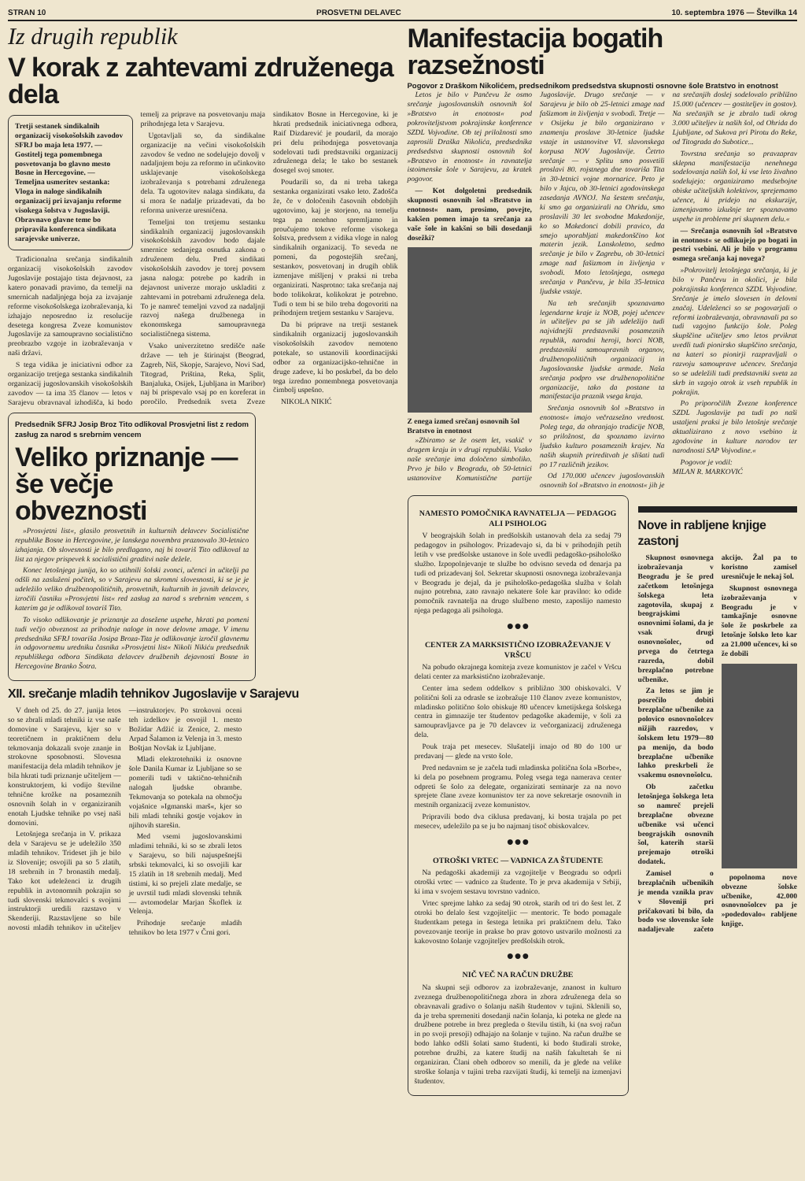STRAN 10 PROSVETNI DELAVEC 10. septembra 1976 — Številka 14
Iz drugih republik
V korak z zahtevami združenega dela
Tretji sestanek sindikalnih organizacij visokošolskih zavodov SFRJ bo maja leta 1977. — Gostitelj tega pomembnega posvetovanja bo glavno mesto Bosne in Hercegovine. — Temeljna usmeritev sestanka: Vloga in naloge sindikalnih organizacij pri izvajanju reforme visokega šolstva v Jugoslaviji. Obravnavo glavne teme bo pripravila konferenca sindikata sarajevske univerze.
Tradicionalna srečanja sindikalnih organizacij visokošolskih zavodov Jugoslavije postajajo tista dejavnost, za katero ponavadi pravimo, da temelji na smernicah nadaljnjega boja za izvajanje reforme visokošolskega izobraževanja, ki izhajajo neposredno iz resolucije desetega kongresa Zveze komunistov Jugoslavije za samoupravno socialistično preobrazbo vzgoje in izobraževanja v naši državi.
S tega vidika je iniciativni odbor za organizacijo tretjega sestanka sindikalnih organizacij jugoslovanskih visokošolskih zavodov — ta ima 35 članov — letos v Sarajevu obravnaval izhodišča, ki bodo temelj za priprave na posvetovanju maja prihodnjega leta v Sarajevu.
Ugotavljali so, da sindikalne organizacije na večini visokošolskih zavodov še vedno ne sodelujejo dovolj v nadaljnjem boju za reformo in učinkovito usklajevanje visokošolskega izobraževanja s potrebami združenega dela. Ta ugotovitev nalaga sindikatu, da si mora še nadalje prizadevati, da bo reforma univerze uresničena.
Temeljni ton tretjemu sestanku sindikalnih organizacij jugoslovanskih visokošolskih zavodov bodo dajale smernice sedanjega osnutka zakona o združenem delu. Pred sindikati visokošolskih zavodov je torej povsem jasna naloga: potrebe po kadrih in dejavnost univerze morajo uskladiti z zahtevami in potrebami združenega dela. To je namreč temeljni vzvod za nadaljnji razvoj našega družbenega in ekonomskega samoupravnega socialističnega sistema.
Vsako univerzitetno središče naše države — teh je štirinajst (Beograd, Zagreb, Niš, Skopje, Sarajevo, Novi Sad, Titograd, Priština, Reka, Split, Banjaluka, Osijek, Ljubljana in Maribor) naj bi prispevalo vsaj po en koreferat in poročilo. Predsednik sveta Zveze sindikatov Bosne in Hercegovine, ki je hkrati predsednik iniciativnega odbora, Raif Dizdarević je poudaril, da morajo pri delu prihodnjega posvetovanja sodelovati tudi predstavniki organizacij združenega dela; le tako bo sestanek dosegel svoj smoter.
Poudarili so, da ni treba takega sestanka organizirati vsako leto. Zadošča že, če v določenih časovnih obdobjih ugotovimo, kaj je storjeno, na temelju tega pa nenehno spremljamo in proučujemo tokove reforme visokega šolstva, predvsem z vidika vloge in nalog sindikalnih organizacij. To seveda ne pomeni, da pogostejših srečanj, sestankov, posvetovanj in drugih oblik izmenjave mišljenj v praksi ni treba organizirati. Nasprotno: taka srečanja naj bodo tolikokrat, kolikokrat je potrebno. Tudi o tem bi se bilo treba dogovoriti na prihodnjem tretjem sestanku v Sarajevu.
Da bi priprave na tretji sestanek sindikalnih organizacij jugoslovanskih visokošolskih zavodov nemoteno potekale, so ustanovili koordinacijski odbor za organizacijsko-tehnične in druge zadeve, ki bo poskrbel, da bo delo tega izredno pomembnega posvetovanja čimbolj uspešno.
NIKOLA NIKIĆ
Predsednik SFRJ Josip Broz Tito odlikoval Prosvjetni list z redom zasług za narod s srebrnim vencem
Veliko priznanje — še večje obveznosti
»Prosvjetni list«, glasilo prosvetnih in kulturnih delavcev Socialistične republike Bosne in Hercegovine, je lanskega novembra praznovalo 30-letnico izhajanja. Ob slovesnosti je bilo predlagano, naj bi tovariš Tito odlikoval ta list za njegov prispevek k socialistični graditvi naše dežele.
Konec letošnjega junija, ko so utihnili šolski zvonci, učenci in učitelji pa odšli na zasluženi počitek, so v Sarajevu na skromni slovesnosti, ki se je je udeležilo veliko družbenopolitičnih, prosvetnih, kulturnih in javnih delavcev, izročili časniku »Prosvjetni list« red zasług za narod s srebrnim vencem, s katerim ga je odlikoval tovariš Tito.
To visoko odlikovanje je priznanje za dosežene uspehe, hkrati pa pomeni tudi večjo obveznost za prihodnje naloge in nove delovne zmage. V imenu predsednika SFRJ tovariša Josipa Broza-Tita je odlikovanje izročil glavnemu in odgovornemu uredniku časnika »Prosvjetni list« Nikoli Nikiću predsednik republiškega odbora Sindikata delavcev družbenih dejavnosti Bosne in Hercegovine Branko Šotra.
XII. srečanje mladih tehnikov Jugoslavije v Sarajevu
V dneh od 25. do 27. junija letos so se zbrali mladi tehniki iz vse naše domovine v Sarajevu, kjer so v teoretičnem in praktičnem delu tekmovanja dokazali svoje znanje in strokovne sposobnosti. Slovesna manifestacija dela mladih tehnikov je bila hkrati tudi priznanje učiteljem — konstruktorjem, ki vodijo številne tehnične krožke na posameznih osnovnih šolah in v organiziranih enotah Ljudske tehnike po vsej naši domovini.
Letošnjega srečanja in V. prikaza dela v Sarajevu se je udeležilo 350 mladih tehnikov. Trideset jih je bilo iz Slovenije; osvojili pa so 5 zlatih, 18 srebrnih in 7 bronastih medalj. Tako kot udeleženci iz drugih republik in avtonomnih pokrajin so tudi slovenski tekmovalci s svojimi instruktorji uredili razstavo v Skenderiji. Razstavljene so bile novosti mladih tehnikov in učiteljev—instruktorjev. Po strokovni oceni teh izdelkov je osvojil 1. mesto Božidar Adžić iz Zenice, 2. mesto Arpad Šalamon iz Velenja in 3. mesto Boštjan Novšak iz Ljubljane.
Mladi elektrotehniki iz osnovne šole Danila Kumar iz Ljubljane so se pomerili tudi v taktično-tehničnih nalogah ljudske obrambe. Tekmovanja so potekala na območju vojašnice »Igmanski marš«, kjer so bili mladi tehniki gostje vojakov in njihovih starešin.
Med vsemi jugoslovanskimi mladimi tehniki, ki so se zbrali letos v Sarajevu, so bili najuspešnejši srbski tekmovalci, ki so osvojili kar 15 zlatih in 18 srebrnih medalj. Med tistimi, ki so prejeli zlate medalje, se je uvrstil tudi mladi slovenski tehnik — avtomodelar Marjan Škoflek iz Velenja.
Prihodnje srečanje mladih tehnikov bo leta 1977 v Črni gori.
Manifestacija bogatih razsežnosti
Pogovor z Draškom Nikolićem, predsednikom predsedstva skupnosti osnovne šole Bratstvo in enotnost
Letos je bilo v Pančevu že osmo srečanje jugoslovanskih osnovnih šol »Bratstvo in enotnost« pod pokroviteljstvom pokrajinske konference SZDL Vojvodine. Ob tej priložnosti smo zaprosili Draška Nikolića, predsednika predsedstva skupnosti osnovnih šol »Bratstvo in enotnost« in ravnatelja istoimenske šole v Sarajevu, za kratek pogovor.
— Kot dolgoletni predsednik skupnosti osnovnih šol »Bratstvo in enotnost« nam, prosimo, povejte, kakšen pomen imajo ta srečanja za vaše šole in kakšni so bili dosedanji dosežki?
Z enega izmed srečanj osnovnih šol Bratstvo in enotnost
»Zbiramo se že osem let, vsakič v drugem kraju in v drugi republiki. Vsako naše srečanje ima določeno simboliko. Prvo je bilo v Beogradu, ob 50-letnici ustanovitve Komunistične partije Jugoslavije. Drugo srečanje — v Sarajevu je bilo ob 25-letnici zmage nad fašizmom in življenja v svobodi. Tretje — v Osijeku je bilo organizirano v znamenju proslave 30-letnice ljudske vstaje in ustanovitve VI. slavonskega korpusa NOV Jugoslavije. Četrto srečanje — v Splitu smo posvetili proslavi 80. rojstnega dne tovariša Tita in 30-letnici vojne mornarice. Peto je bilo v Jajcu, ob 30-letnici zgodovinskega zasedanja AVNOJ. Na šestem srečanju, ki smo ga organizirali na Ohridu, smo proslavili 30 let svobodne Makedonije, ko so Makedonci dobili pravico, da smejo uporabljati makedonščino kot materin jezik. Lanskoletno, sedmo srečanje je bilo v Zagrebu, ob 30-letnici zmage nad fašizmom in življenja v svobodi. Moto letošnjega, osmega srečanja v Pančevu, je bila 35-letnica ljudske vstaje.
Na teh srečanjih spoznavamo legendarne kraje iz NOB, pojej učencev in učiteljev pa se jih udeležijo tudi najvidnejši predstavniki posameznih republik, narodni heroji, borci NOB, predstavniki samoupravnih organov, družbenopolitičnih organizacij in Jugoslovanske ljudske armade. Naša srečanja podpro vse družbenopolitične organizacije, tako da postane ta manifestacija praznik vsega kraja.
Srečanja osnovnih šol »Bratstvo in enotnost« imajo večrazsežno vrednost. Poleg tega, da ohranjajo tradicije NOB, so priložnost, da spoznamo izvirno ljudsko kulturo posameznih krajev. Na naših skupnih prireditvah je slišati tudi po 17 različnih jezikov.
Od 170.000 učencev jugoslovanskih osnovnih šol »Bratstvo in enotnost« jih je na srečanjih doslej sodelovalo približno 15.000 (učencev — gostiteljev in gostov). Na srečanjih se je zbralo tudi okrog 3.000 učiteljev iz naših šol, od Ohrida do Ljubljane, od Sukova pri Pirotu do Reke, od Titograda do Subotice...
Tovrstna srečanja so pravzaprav sklepna manifestacija nenehnega sodelovanja naših šol, ki vse leto živahno sodelujejo: organiziramo medsebojne obiske učiteljskih kolektivov, sprejemamo učence, ki pridejo na ekskurzije, izmenjavamo izkušnje ter spoznavamo uspehe in probleme pri skupnem delu.«
— Srečanja osnovnih šol »Bratstvo in enotnost« se odlikujejo po bogati in pestri vsebini. Ali je bilo v programu osmega srečanja kaj novega?
»Pokrovitelj letošnjega srečanja, ki je bilo v Pančevu in okolici, je bila pokrajinska konferenca SZDL Vojvodine. Srečanje je imelo slovesen in delovni značaj. Udeleženci so se pogovarjali o reformi izobraževanja, obravnavali pa so tudi vzgojno funkcijo šole. Poleg skupščine učiteljev smo letos prvikrat uvedli tudi pionirsko skupščino srečanja, na kateri so pionirji razpravljali o razvoju samouprave učencev. Srečanja so se udeležili tudi predstavniki sveta za skrb in vzgojo otrok iz vseh republik in pokrajin.
Po priporočilih Zvezne konference SZDL Jugoslavije pa tudi po naši ustaljeni praksi je bilo letošnje srečanje aktualizirano z novo vsebino iz zgodovine in kulture narodov ter narodnosti SAP Vojvodine.«
Pogovor je vodil:
MILAN R. MARKOVIĆ
NAMESTO POMOČNIKA RAVNATELJA — PEDAGOG ALI PSIHOLOG
V beograjskih šolah in predšolskih ustanovah dela za sedaj 79 pedagogov in psihologov. Prizadevajo si, da bi v prihodnjih petih letih v vse predšolske ustanove in šole uvedli pedagoško-psihološko službo. Izpopolnjevanje te službe bo odvisno seveda od denarja pa tudi od prizadevanj šol. Sekretar skupnosti osnovnega izobraževanja v Beogradu je dejal, da je psihološko-pedagoška služba v šolah nujno potrebna, zato ravnajo nekatere šole kar pravilno: ko odide pomočnik ravnatelja na drugo službeno mesto, zaposlijo namesto njega pedagoga ali psihologa.
●●●
CENTER ZA MARKSISTIČNO IZOBRAŽEVANJE V VRŠCU
Na pobudo okrajnega komiteja zveze komunistov je začel v Vršcu delati center za marksistično izobraževanje.
Center ima sedem oddelkov s približno 300 obiskovalci. V politični šoli za odrasle se izobražuje 110 članov zveze komunistov, mladinsko politično šolo obiskuje 80 učencev kmetijskega šolskega centra in gimnazije ter študentov pedagoške akademije, v šoli za samoupravljavce pa je 70 delavcev iz večorganizacij združenega dela.
Pouk traja pet mesecev. Slušatelji imajo od 80 do 100 ur predavanj — glede na vrsto šole.
Pred nedavnim se je začela tudi mladinska politična šola »Borbe«, ki dela po posebnem programu. Poleg vsega tega namerava center odpreti še šolo za delegate, organizirati seminarje za na novo sprejete člane zveze komunistov ter za nove sekretarje osnovnih in mestnih organizacij zveze komunistov.
Pripravili bodo dva ciklusa predavanj, ki bosta trajala po pet mesecev, udeležilo pa se ju bo najmanj tisoč obiskovalcev.
●●●
OTROŠKI VRTEC — VADNICA ZA ŠTUDENTE
Na pedagoški akademiji za vzgojitelje v Beogradu so odprli otroški vrtec — vadnico za študente. To je prva akademija v Srbiji, ki ima v svojem sestavu tovrstno vadnico.
Vrtec sprejme lahko za sedaj 90 otrok, starih od tri do šest let. Z otroki bo delalo šest vzgojiteljic — mentoric. Te bodo pomagale študentkam petega in šestega letnika pri praktičnem delu. Tako povezovanje teorije in prakse bo prav gotovo ustvarilo možnosti za kakovostno šolanje vzgojiteljev predšolskih otrok.
●●●
NIČ VEČ NA RAČUN DRUŽBE
Na skupni seji odborov za izobraževanje, znanost in kulturo zveznega družbenopolitičnega zbora in zbora združenega dela so obravnavali gradivo o šolanju naših študentov v tujini. Sklenili so, da je treba spremeniti dosedanji način šolanja, ki poteka ne glede na družbene potrebe in brez pregleda o številu tistih, ki (na svoj račun in po svoji presoji) odhajajo na šolanje v tujino. Na račun družbe se bodo lahko odšli šolati samo študenti, ki bodo študirali stroke, potrebne družbi, za katere študij na naših fakultetah še ni organiziran. Člani obeh odborov so menili, da je glede na velike stroške šolanja v tujini treba razvijati študij, ki temelji na izmenjavi študentov.
Nove in rabljene knjige zastonj
Skupnost osnovnega izobraževanja v Beogradu je še pred začetkom letošnjega šolskega leta zagotovila, skupaj z beograjskimi osnovnimi šolami, da je vsak drugi osnovnošolec, od prvega do četrtega razreda, dobil brezplačno potrebne učbenike.
Za letos se jim je posrečilo dobiti brezplačne učbenike za polovico osnovnošolcev nižjih razredov, v šolskem letu 1979—80 pa menijo, da bodo brezplačne učbenike lahko preskrbeli že vsakemu osnovnošolcu.
Ob začetku letošnjega šolskega leta so namreč prejeli brezplačne obvezne učbenike vsi učenci beograjskih osnovnih šol, katerih starši prejemajo otroški dodatek.
Zamisel o brezplačnih učbenikih je menda vznikla prav v Sloveniji pri pričakovati bi bilo, da bodo vse slovenske šole nadaljevale začeto akcijo. Žal pa to koristno zamisel uresničuje le nekaj šol.
Skupnost osnovnega izobraževanja v Beogradu je v tamkajšnje osnovne šole že poskrbele za letošnje šolsko leto kar za 21.000 učencev, ki so že dobili
popolnoma nove obvezne šolske učbenike, 42.000 osnovnošolcev pa je »podedovalo« rabljene knjige.